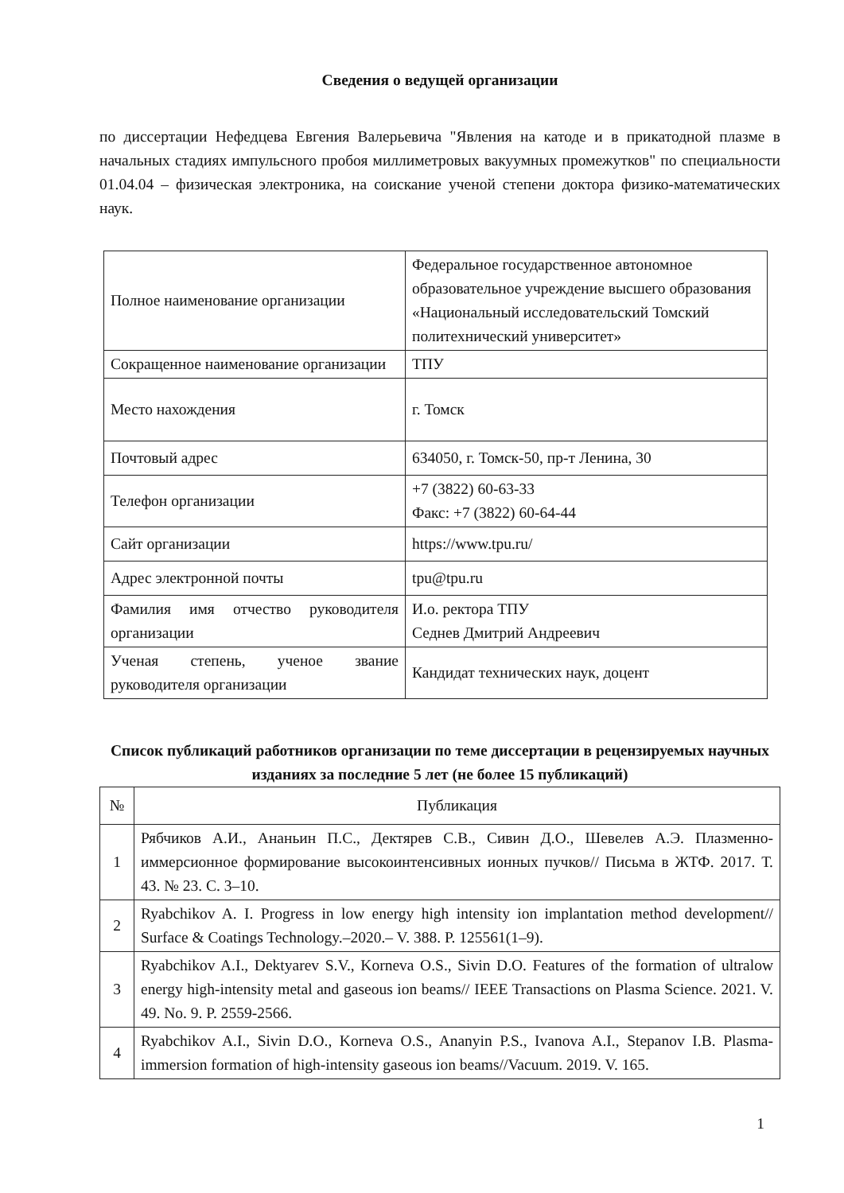Сведения о ведущей организации
по диссертации Нефедцева Евгения Валерьевича "Явления на катоде и в прикатодной плазме в начальных стадиях импульсного пробоя миллиметровых вакуумных промежутков" по специальности 01.04.04 – физическая электроника, на соискание ученой степени доктора физико-математических наук.
| Полное наименование организации | Федеральное государственное автономное образовательное учреждение высшего образования «Национальный исследовательский Томский политехнический университет» |
| Сокращенное наименование организации | ТПУ |
| Место нахождения | г. Томск |
| Почтовый адрес | 634050, г. Томск-50, пр-т Ленина, 30 |
| Телефон организации | +7 (3822) 60-63-33 Факс: +7 (3822) 60-64-44 |
| Сайт организации | https://www.tpu.ru/ |
| Адрес электронной почты | tpu@tpu.ru |
| Фамилия имя отчество руководителя организации | И.о. ректора ТПУ Седнев Дмитрий Андреевич |
| Ученая степень, ученое звание руководителя организации | Кандидат технических наук, доцент |
Список публикаций работников организации по теме диссертации в рецензируемых научных изданиях за последние 5 лет (не более 15 публикаций)
| № | Публикация |
| --- | --- |
| 1 | Рябчиков А.И., Ананьин П.С., Дектярев С.В., Сивин Д.О., Шевелев А.Э. Плазменно-иммерсионное формирование высокоинтенсивных ионных пучков// Письма в ЖТФ. 2017. Т. 43. № 23. С. 3–10. |
| 2 | Ryabchikov A. I. Progress in low energy high intensity ion implantation method development// Surface & Coatings Technology.–2020.– V. 388. P. 125561(1–9). |
| 3 | Ryabchikov A.I., Dektyarev S.V., Korneva O.S., Sivin D.O. Features of the formation of ultralow energy high-intensity metal and gaseous ion beams// IEEE Transactions on Plasma Science. 2021. V. 49. No. 9. P. 2559-2566. |
| 4 | Ryabchikov A.I., Sivin D.O., Korneva O.S., Ananyin P.S., Ivanova A.I., Stepanov I.B. Plasma-immersion formation of high-intensity gaseous ion beams//Vacuum. 2019. V. 165. |
1